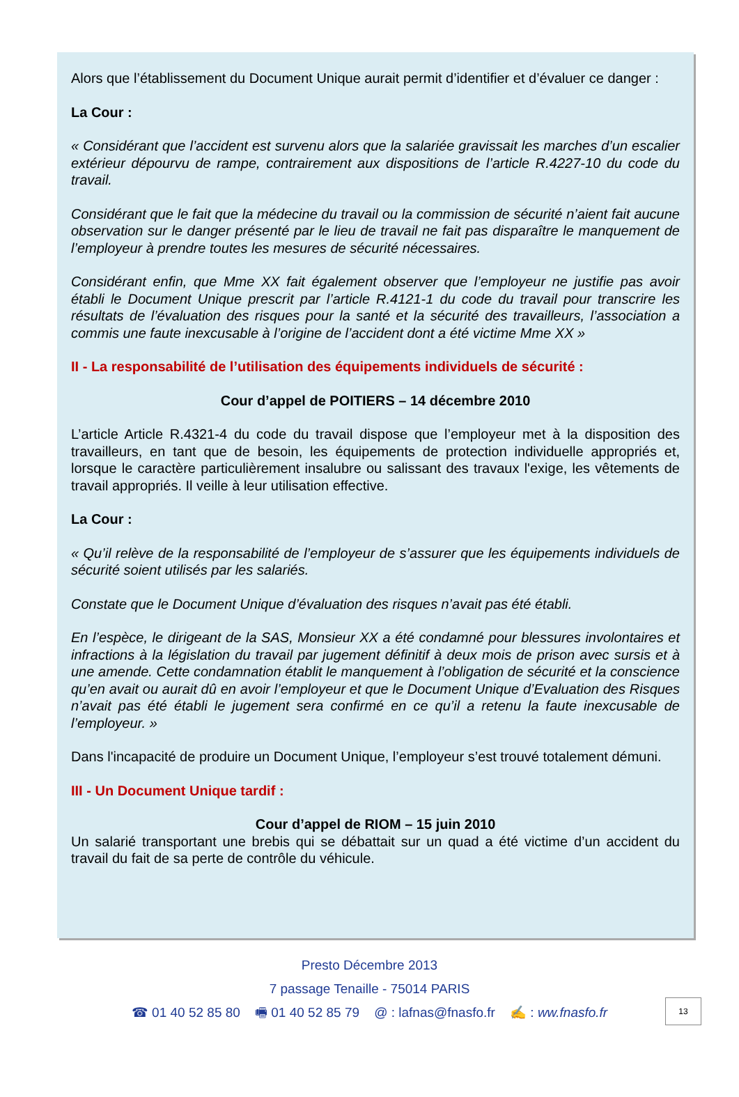Alors que l’établissement du Document Unique aurait permit d’identifier et d’évaluer ce danger :
La Cour :
« Considérant que l’accident est survenu alors que la salariée gravissait les marches d’un escalier extérieur dépourvu de rampe, contrairement aux dispositions de l’article R.4227-10 du code du travail.
Considérant que le fait que la médecine du travail ou la commission de sécurité n’aient fait aucune observation sur le danger présenté par le lieu de travail ne fait pas disparaître le manquement de l’employeur à prendre toutes les mesures de sécurité nécessaires.
Considérant enfin, que Mme XX fait également observer que l’employeur ne justifie pas avoir établi le Document Unique prescrit par l’article R.4121-1 du code du travail pour transcrire les résultats de l’évaluation des risques pour la santé et la sécurité des travailleurs, l’association a commis une faute inexcusable à l’origine de l’accident dont a été victime Mme XX »
II - La responsabilité de l’utilisation des équipements individuels de sécurité :
Cour d’appel de POITIERS – 14 décembre 2010
L’article Article R.4321-4 du code du travail dispose que l’employeur met à la disposition des travailleurs, en tant que de besoin, les équipements de protection individuelle appropriés et, lorsque le caractère particulièrement insalubre ou salissant des travaux l'exige, les vêtements de travail appropriés. Il veille à leur utilisation effective.
La Cour :
« Qu’il relève de la responsabilité de l’employeur de s’assurer que les équipements individuels de sécurité soient utilisés par les salariés.
Constate que le Document Unique d’évaluation des risques n’avait pas été établi.
En l’espèce, le dirigeant de la SAS, Monsieur XX a été condamné pour blessures involontaires et infractions à la législation du travail par jugement définitif à deux mois de prison avec sursis et à une amende. Cette condamnation établit le manquement à l’obligation de sécurité et la conscience qu’en avait ou aurait dû en avoir l’employeur et que le Document Unique d’Evaluation des Risques n’avait pas été établi le jugement sera confirmé en ce qu’il a retenu la faute inexcusable de l’employeur. »
Dans l'incapacité de produire un Document Unique, l’employeur s’est trouvé totalement démuni.
III - Un Document Unique tardif :
Cour d’appel de RIOM – 15 juin 2010
Un salarié transportant une brebis qui se débattait sur un quad a été victime d’un accident du travail du fait de sa perte de contrôle du véhicule.
Presto Décembre 2013
7 passage Tenaille - 75014 PARIS
☎ 01 40 52 85 80 🖷 01 40 52 85 79 @ : lafnas@fnasfo.fr ✍ : ww.fnasfo.fr
13